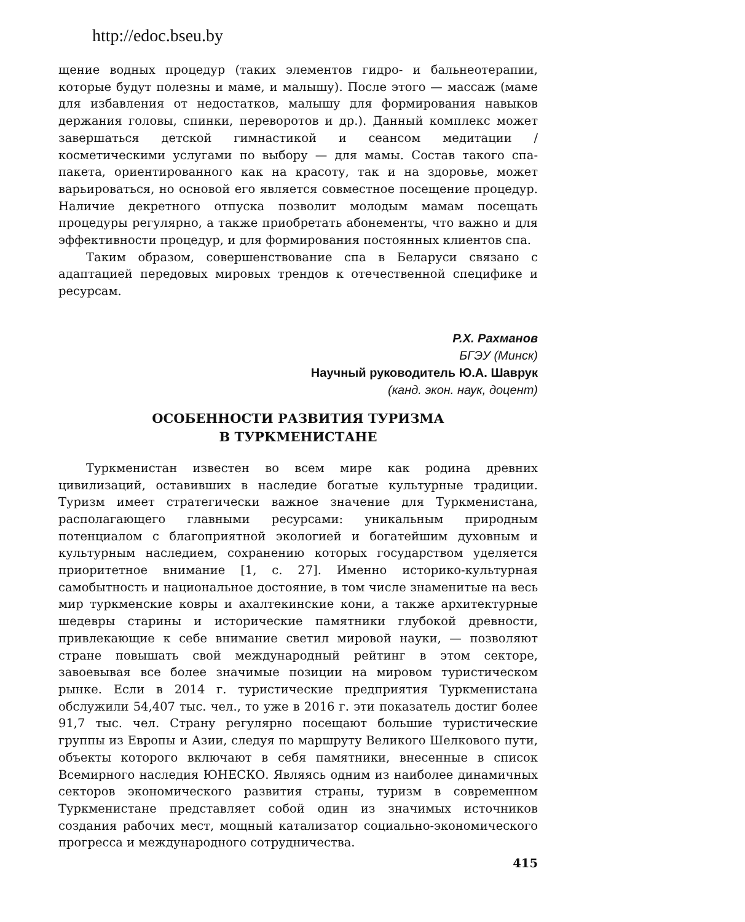http://edoc.bseu.by
щение водных процедур (таких элементов гидро- и бальнеотерапии, которые будут полезны и маме, и малышу). После этого — массаж (маме для избавления от недостатков, малышу для формирования навыков держания головы, спинки, переворотов и др.). Данный комплекс может завершаться детской гимнастикой и сеансом медитации / косметическими услугами по выбору — для мамы. Состав такого спа-пакета, ориентированного как на красоту, так и на здоровье, может варьироваться, но основой его является совместное посещение процедур. Наличие декретного отпуска позволит молодым мамам посещать процедуры регулярно, а также приобретать абонементы, что важно и для эффективности процедур, и для формирования постоянных клиентов спа.
Таким образом, совершенствование спа в Беларуси связано с адаптацией передовых мировых трендов к отечественной специфике и ресурсам.
Р.Х. Рахманов
БГЭУ (Минск)
Научный руководитель Ю.А. Шаврук
(канд. экон. наук, доцент)
ОСОБЕННОСТИ РАЗВИТИЯ ТУРИЗМА
В ТУРКМЕНИСТАНЕ
Туркменистан известен во всем мире как родина древних цивилизаций, оставивших в наследие богатые культурные традиции. Туризм имеет стратегически важное значение для Туркменистана, располагающего главными ресурсами: уникальным природным потенциалом с благоприятной экологией и богатейшим духовным и культурным наследием, сохранению которых государством уделяется приоритетное внимание [1, с. 27]. Именно историко-культурная самобытность и национальное достояние, в том числе знаменитые на весь мир туркменские ковры и ахалтекинские кони, а также архитектурные шедевры старины и исторические памятники глубокой древности, привлекающие к себе внимание светил мировой науки, — позволяют стране повышать свой международный рейтинг в этом секторе, завоевывая все более значимые позиции на мировом туристическом рынке. Если в 2014 г. туристические предприятия Туркменистана обслужили 54,407 тыс. чел., то уже в 2016 г. эти показатель достиг более 91,7 тыс. чел. Страну регулярно посещают большие туристические группы из Европы и Азии, следуя по маршруту Великого Шелкового пути, объекты которого включают в себя памятники, внесенные в список Всемирного наследия ЮНЕСКО. Являясь одним из наиболее динамичных секторов экономического развития страны, туризм в современном Туркменистане представляет собой один из значимых источников создания рабочих мест, мощный катализатор социально-экономического прогресса и международного сотрудничества.
415